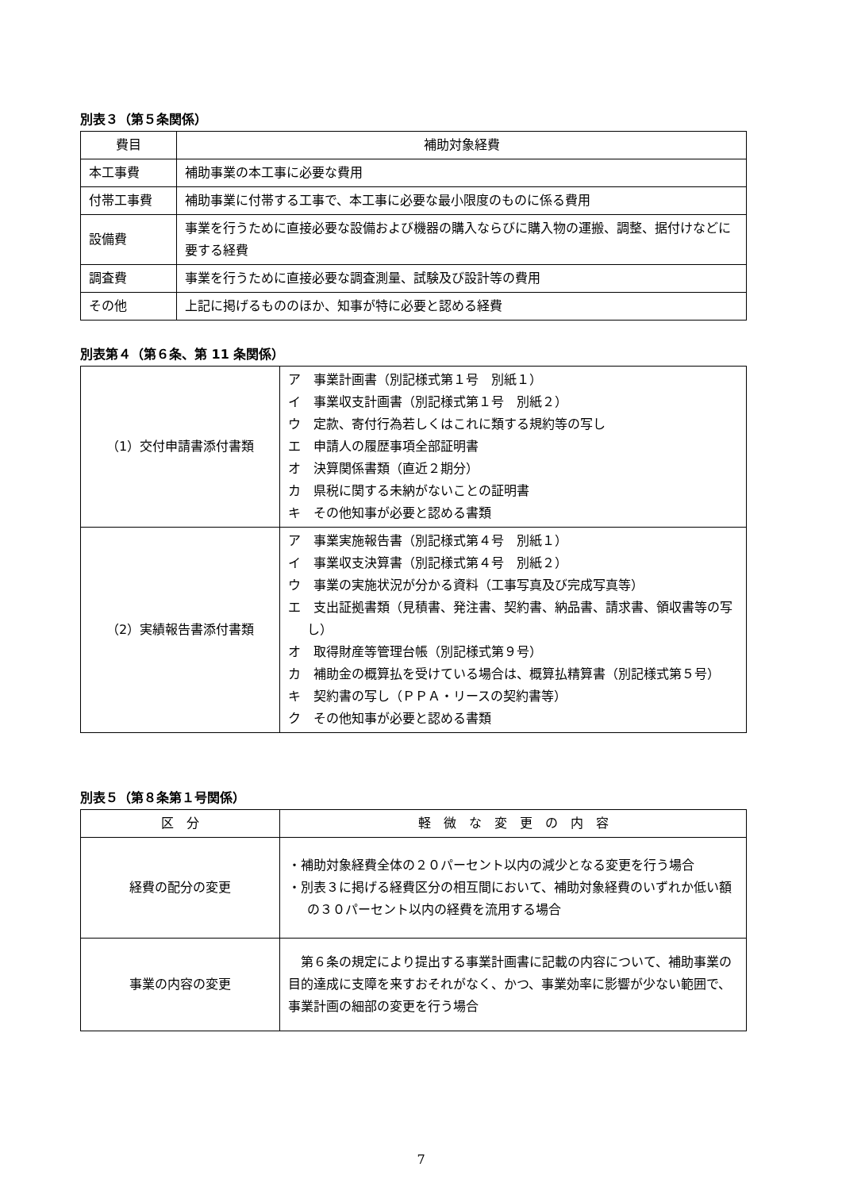別表３（第５条関係）
| 費目 | 補助対象経費 |
| --- | --- |
| 本工事費 | 補助事業の本工事に必要な費用 |
| 付帯工事費 | 補助事業に付帯する工事で、本工事に必要な最小限度のものに係る費用 |
| 設備費 | 事業を行うために直接必要な設備および機器の購入ならびに購入物の運搬、調整、据付けなどに要する経費 |
| 調査費 | 事業を行うために直接必要な調査測量、試験及び設計等の費用 |
| その他 | 上記に掲げるもののほか、知事が特に必要と認める経費 |
別表第４（第６条、第 11 条関係）
| （1）交付申請書添付書類 | ア 事業計画書（別記様式第１号 別紙１） イ 事業収支計画書（別記様式第１号 別紙２） ウ 定款、寄付行為若しくはこれに類する規約等の写し エ 申請人の履歴事項全部証明書 オ 決算関係書類（直近２期分） カ 県税に関する未納がないことの証明書 キ その他知事が必要と認める書類 |
| （2）実績報告書添付書類 | ア 事業実施報告書（別記様式第４号 別紙１） イ 事業収支決算書（別記様式第４号 別紙２） ウ 事業の実施状況が分かる資料（工事写真及び完成写真等） エ 支出証拠書類（見積書、発注書、契約書、納品書、請求書、領収書等の写し） オ 取得財産等管理台帳（別記様式第９号） カ 補助金の概算払を受けている場合は、概算払精算書（別記様式第５号） キ 契約書の写し（ＰＰＡ・リースの契約書等） ク その他知事が必要と認める書類 |
別表５（第８条第１号関係）
| 区 分 | 軽 微 な 変 更 の 内 容 |
| --- | --- |
| 経費の配分の変更 | ・補助対象経費全体の２０パーセント以内の減少となる変更を行う場合 ・別表３に掲げる経費区分の相互間において、補助対象経費のいずれか低い額の３０パーセント以内の経費を流用する場合 |
| 事業の内容の変更 | 第６条の規定により提出する事業計画書に記載の内容について、補助事業の目的達成に支障を来すおそれがなく、かつ、事業効率に影響が少ない範囲で、事業計画の細部の変更を行う場合 |
7